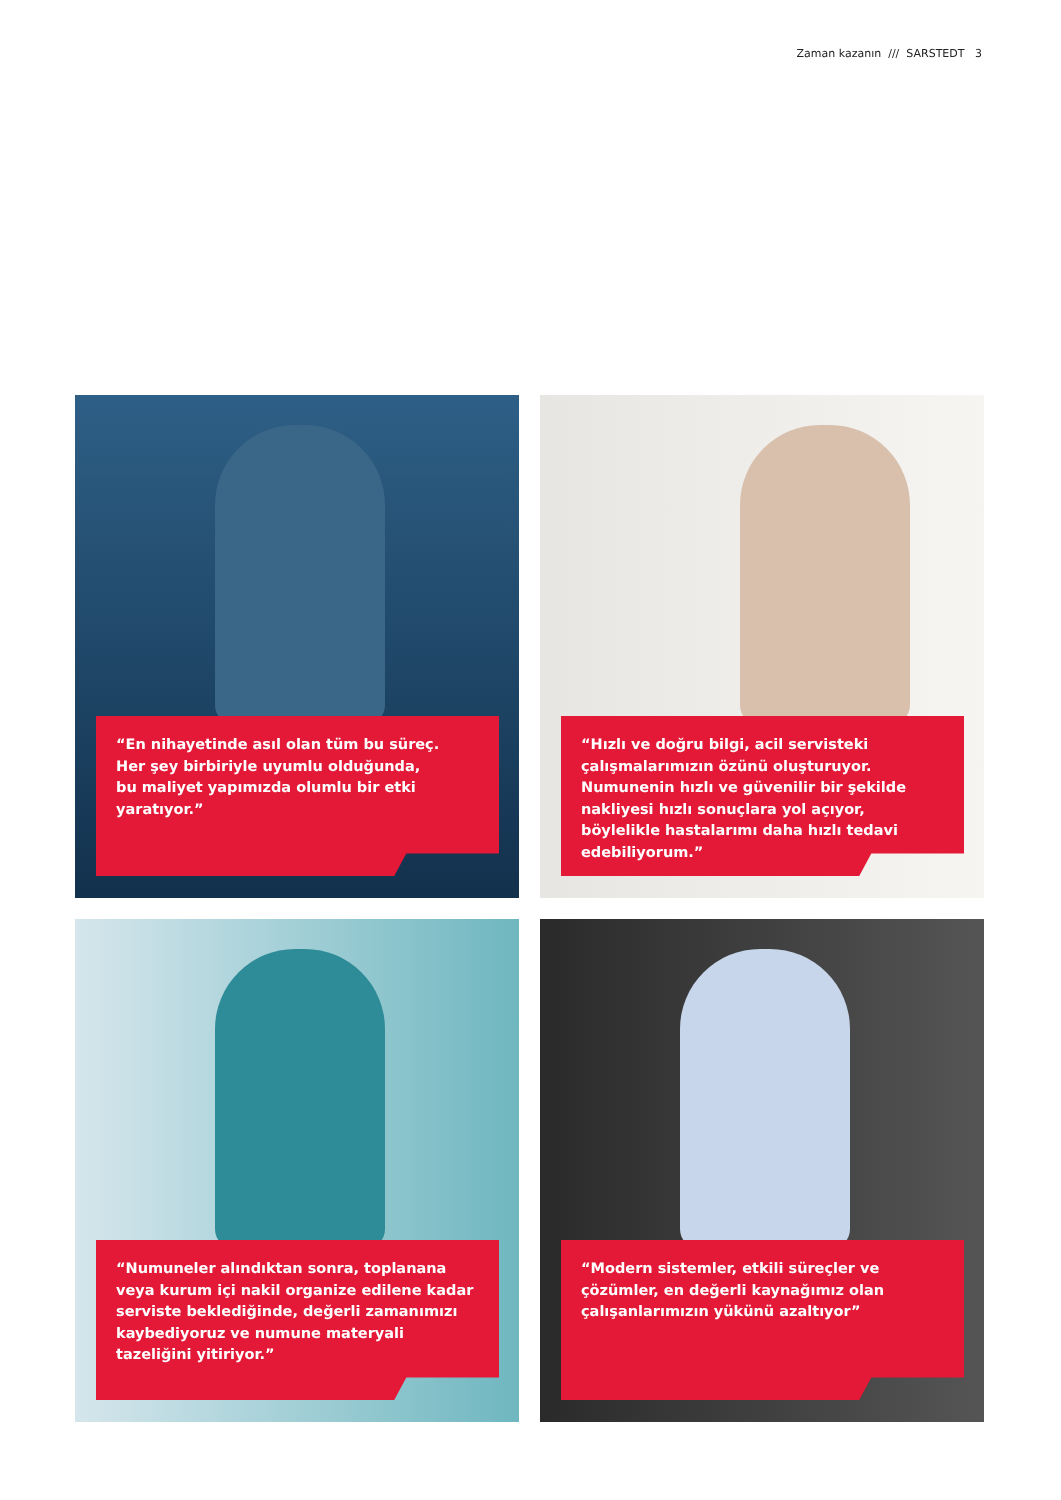Zaman kazanın /// SARSTEDT 3
“En nihayetinde asıl olan tüm bu süreç.
Her şey birbiriyle uyumlu olduğunda,
bu maliyet yapımızda olumlu bir etki yaratıyor.”
“Hızlı ve doğru bilgi, acil servisteki çalışmalarımızın özünü oluşturuyor. Numunenin hızlı ve güvenilir bir şekilde nakliyesi hızlı sonuçlara yol açıyor, böylelikle hastalarımı daha hızlı tedavi edebiliyorum.”
“Numuneler alındıktan sonra, toplanana veya kurum içi nakil organize edilene kadar serviste beklediğinde, değerli zamanımızı kaybediyoruz ve numune materyali tazeliğini yitiriyor.”
“Modern sistemler, etkili süreçler ve çözümler, en değerli kaynağımız olan çalışanlarımızın yükünü azaltıyor”